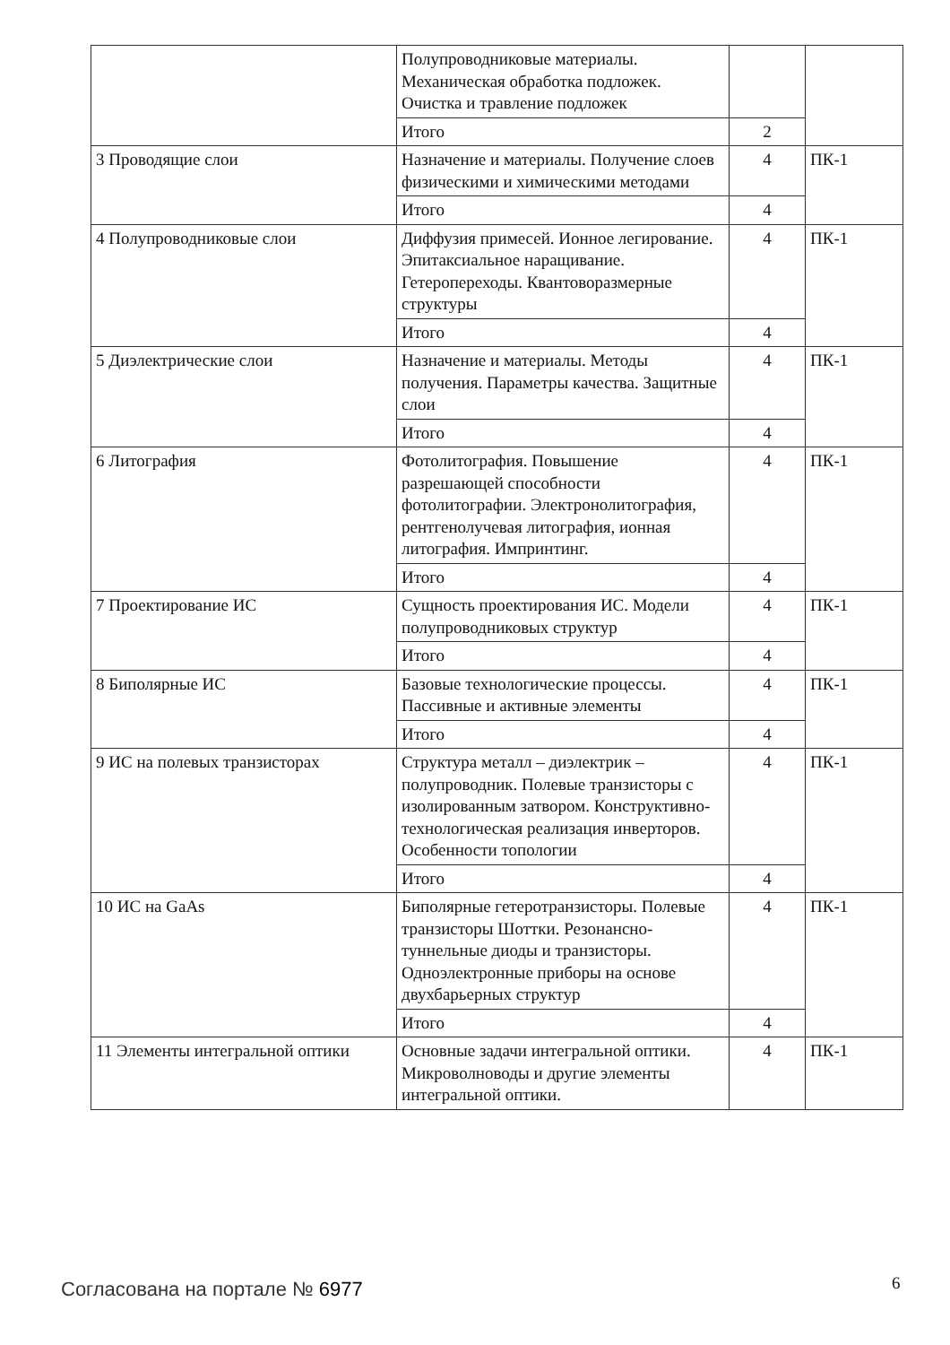| | Полупроводниковые материалы. Механическая обработка подложек. Очистка и травление подложек | | |
| | Итого | 2 | |
| 3 Проводящие слои | Назначение и материалы. Получение слоев физическими и химическими методами | 4 | ПК-1 |
| | Итого | 4 | |
| 4 Полупроводниковые слои | Диффузия примесей. Ионное легирование. Эпитаксиальное наращивание. Гетеропереходы. Квантоворазмерные структуры | 4 | ПК-1 |
| | Итого | 4 | |
| 5 Диэлектрические слои | Назначение и материалы. Методы получения. Параметры качества. Защитные слои | 4 | ПК-1 |
| | Итого | 4 | |
| 6 Литография | Фотолитография. Повышение разрешающей способности фотолитографии. Электронолитография, рентгенолучевая литография, ионная литография. Импринтинг. | 4 | ПК-1 |
| | Итого | 4 | |
| 7 Проектирование ИС | Сущность проектирования ИС. Модели полупроводниковых структур | 4 | ПК-1 |
| | Итого | 4 | |
| 8 Биполярные ИС | Базовые технологические процессы. Пассивные и активные элементы | 4 | ПК-1 |
| | Итого | 4 | |
| 9 ИС на полевых транзисторах | Структура металл – диэлектрик – полупроводник. Полевые транзисторы с изолированным затвором. Конструктивно-технологическая реализация инверторов. Особенности топологии | 4 | ПК-1 |
| | Итого | 4 | |
| 10 ИС на GaAs | Биполярные гетеротранзисторы. Полевые транзисторы Шоттки. Резонансно-туннельные диоды и транзисторы. Одноэлектронные приборы на основе двухбарьерных структур | 4 | ПК-1 |
| | Итого | 4 | |
| 11 Элементы интегральной оптики | Основные задачи интегральной оптики. Микроволноводы и другие элементы интегральной оптики. | 4 | ПК-1 |
Согласована на портале № 6977 6